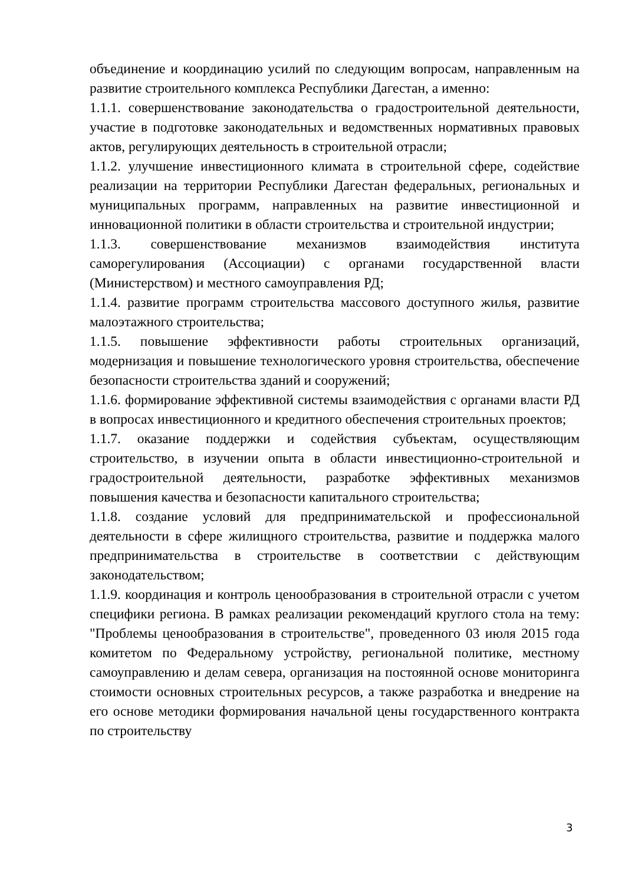объединение и координацию усилий по следующим вопросам, направленным на развитие строительного комплекса Республики Дагестан, а именно:
1.1.1. совершенствование законодательства о градостроительной деятельности, участие в подготовке законодательных и ведомственных нормативных правовых актов, регулирующих деятельность в строительной отрасли;
1.1.2. улучшение инвестиционного климата в строительной сфере, содействие реализации на территории Республики Дагестан федеральных, региональных и муниципальных программ, направленных на развитие инвестиционной и инновационной политики в области строительства и строительной индустрии;
1.1.3. совершенствование механизмов взаимодействия института саморегулирования (Ассоциации) с органами государственной власти (Министерством) и местного самоуправления РД;
1.1.4. развитие программ строительства массового доступного жилья, развитие малоэтажного строительства;
1.1.5. повышение эффективности работы строительных организаций, модернизация и повышение технологического уровня строительства, обеспечение безопасности строительства зданий и сооружений;
1.1.6. формирование эффективной системы взаимодействия с органами власти РД в вопросах инвестиционного и кредитного обеспечения строительных проектов;
1.1.7. оказание поддержки и содействия субъектам, осуществляющим строительство, в изучении опыта в области инвестиционно-строительной и градостроительной деятельности, разработке эффективных механизмов повышения качества и безопасности капитального строительства;
1.1.8. создание условий для предпринимательской и профессиональной деятельности в сфере жилищного строительства, развитие и поддержка малого предпринимательства в строительстве в соответствии с действующим законодательством;
1.1.9. координация и контроль ценообразования в строительной отрасли с учетом специфики региона. В рамках реализации рекомендаций круглого стола на тему: "Проблемы ценообразования в строительстве", проведенного 03 июля 2015 года комитетом по Федеральному устройству, региональной политике, местному самоуправлению и делам севера, организация на постоянной основе мониторинга стоимости основных строительных ресурсов, а также разработка и внедрение на его основе методики формирования начальной цены государственного контракта по строительству
3